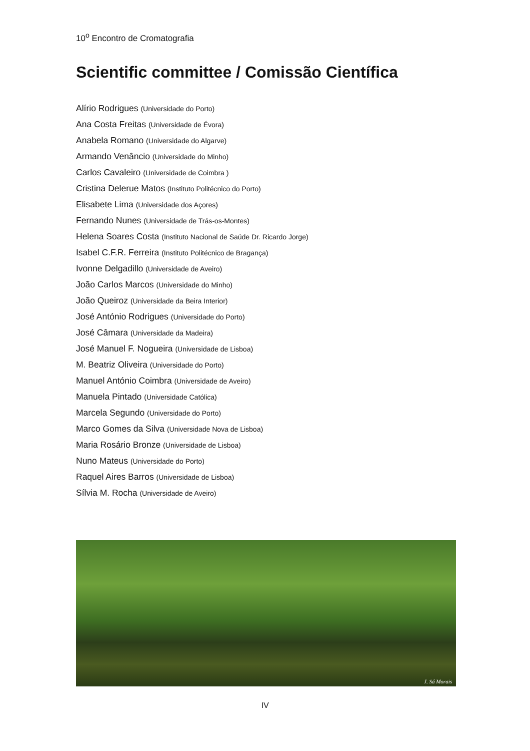10<sup>o</sup> Encontro de Cromatografia
Scientific committee / Comissão Científica
Alírio Rodrigues (Universidade do Porto)
Ana Costa Freitas (Universidade de Évora)
Anabela Romano (Universidade do Algarve)
Armando Venâncio (Universidade do Minho)
Carlos Cavaleiro (Universidade de Coimbra )
Cristina Delerue Matos (Instituto Politécnico do Porto)
Elisabete Lima (Universidade dos Açores)
Fernando Nunes (Universidade de Trás-os-Montes)
Helena Soares Costa (Instituto Nacional de Saúde Dr. Ricardo Jorge)
Isabel C.F.R. Ferreira (Instituto Politécnico de Bragança)
Ivonne Delgadillo (Universidade de Aveiro)
João Carlos Marcos (Universidade do Minho)
João Queiroz (Universidade da Beira Interior)
José António Rodrigues (Universidade do Porto)
José Câmara (Universidade da Madeira)
José Manuel F. Nogueira (Universidade de Lisboa)
M. Beatriz Oliveira (Universidade do Porto)
Manuel António Coimbra (Universidade de Aveiro)
Manuela Pintado (Universidade Católica)
Marcela Segundo (Universidade do Porto)
Marco Gomes da Silva (Universidade Nova de Lisboa)
Maria Rosário Bronze (Universidade de Lisboa)
Nuno Mateus (Universidade do Porto)
Raquel Aires Barros (Universidade de Lisboa)
Sílvia M. Rocha (Universidade de Aveiro)
J. Sá Morais
IV